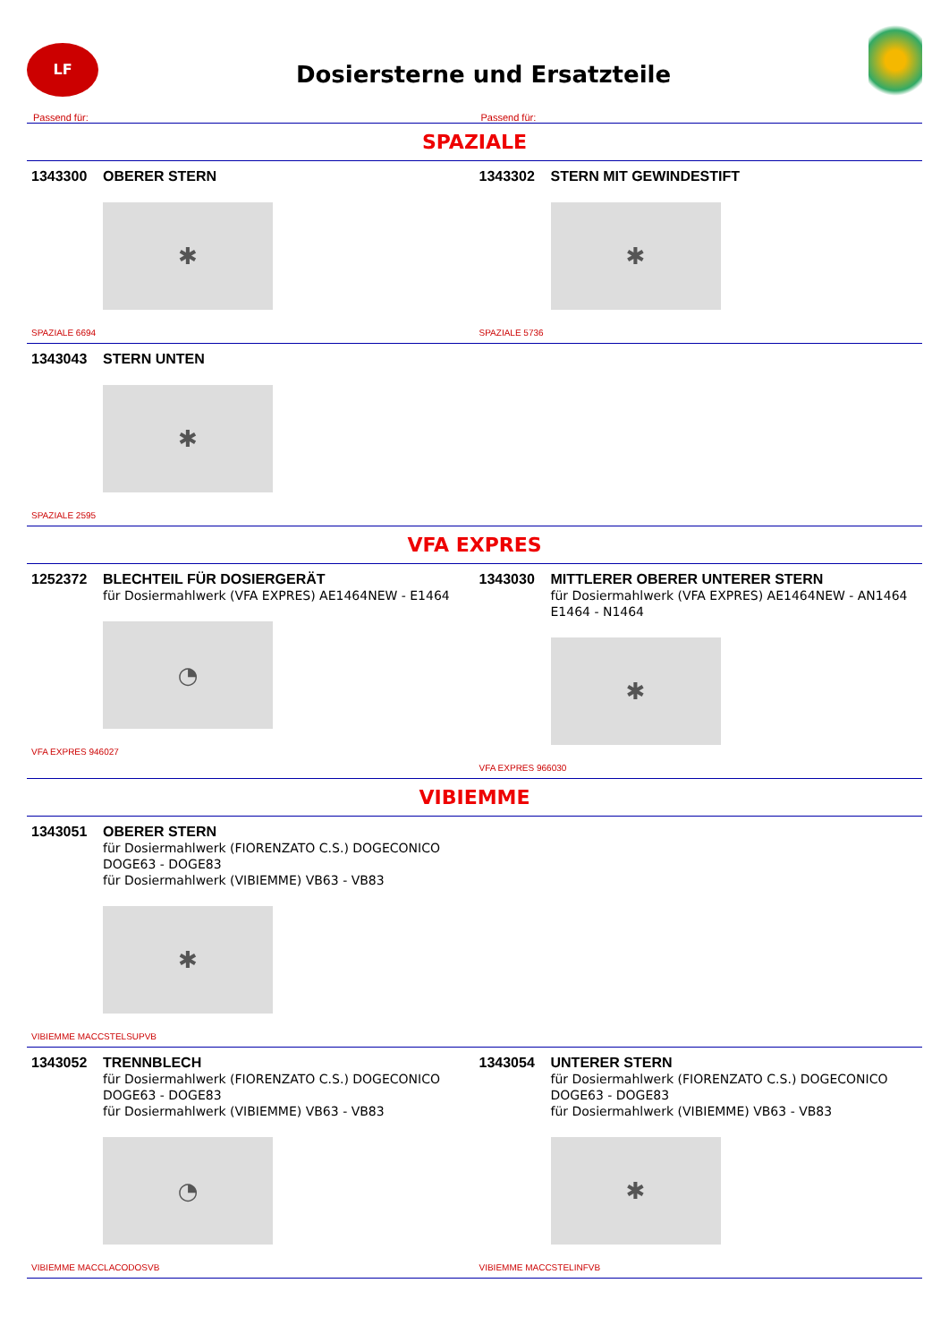LF
Dosiersterne und Ersatzteile
Passend für: Passend für:
SPAZIALE
1343300 OBERER STERN
✱
SPAZIALE 6694
1343302 STERN MIT GEWINDESTIFT
✱
SPAZIALE 5736
1343043 STERN UNTEN
✱
SPAZIALE 2595
VFA EXPRES
1252372 BLECHTEIL FÜR DOSIERGERÄT
für Dosiermahlwerk (VFA EXPRES) AE1464NEW - E1464
◔
VFA EXPRES 946027
1343030 MITTLERER OBERER UNTERER STERN
für Dosiermahlwerk (VFA EXPRES) AE1464NEW - AN1464
E1464 - N1464
✱
VFA EXPRES 966030
VIBIEMME
1343051 OBERER STERN
für Dosiermahlwerk (FIORENZATO C.S.) DOGECONICO
DOGE63 - DOGE83
für Dosiermahlwerk (VIBIEMME) VB63 - VB83
✱
VIBIEMME MACCSTELSUPVB
1343052 TRENNBLECH
für Dosiermahlwerk (FIORENZATO C.S.) DOGECONICO
DOGE63 - DOGE83
für Dosiermahlwerk (VIBIEMME) VB63 - VB83
◔
VIBIEMME MACCLACODOSVB
1343054 UNTERER STERN
für Dosiermahlwerk (FIORENZATO C.S.) DOGECONICO
DOGE63 - DOGE83
für Dosiermahlwerk (VIBIEMME) VB63 - VB83
✱
VIBIEMME MACCSTELINFVB